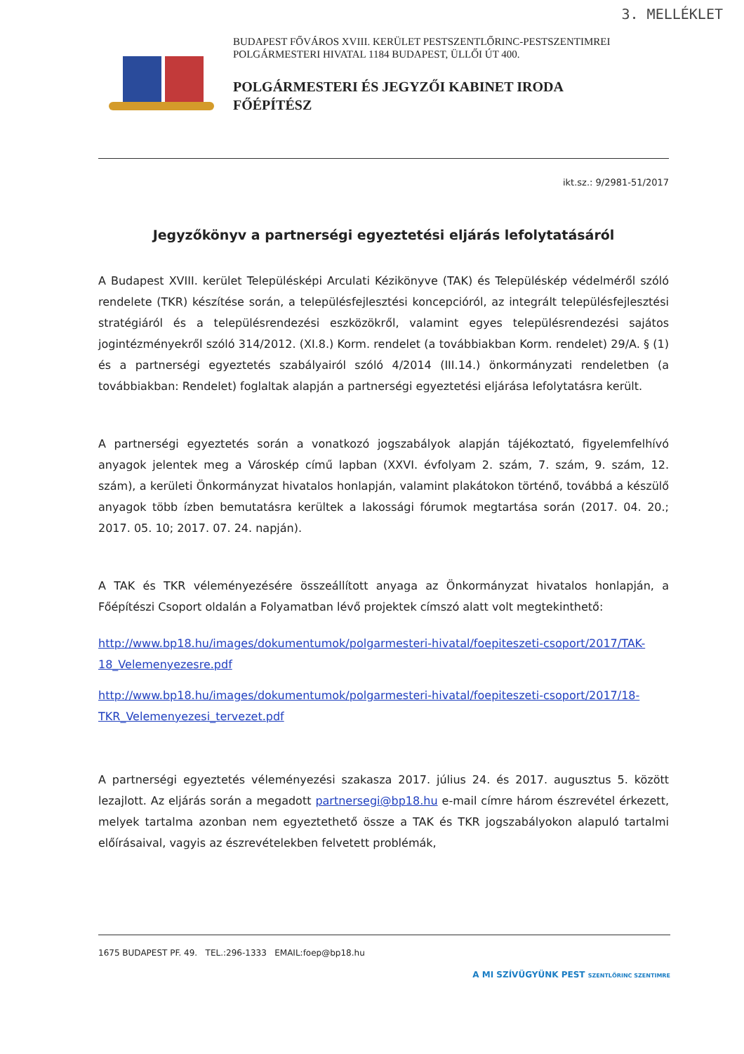3. MELLÉKLET
BUDAPEST FŐVÁROS XVIII. KERÜLET PESTSZENTLŐRINC-PESTSZENTIMREI
POLGÁRMESTERI HIVATAL 1184 BUDAPEST, ÜLLŐI ÚT 400.
POLGÁRMESTERI ÉS JEGYZŐI KABINET IRODA
FŐÉPÍTÉSZ
ikt.sz.: 9/2981-51/2017
Jegyzőkönyv a partnerségi egyeztetési eljárás lefolytatásáról
A Budapest XVIII. kerület Településképi Arculati Kézikönyve (TAK) és Településkép védelméről szóló rendelete (TKR) készítése során, a településfejlesztési koncepcióról, az integrált településfejlesztési stratégiáról és a településrendezési eszközökről, valamint egyes településrendezési sajátos jogintézményekről szóló 314/2012. (XI.8.) Korm. rendelet (a továbbiakban Korm. rendelet) 29/A. § (1) és a partnerségi egyeztetés szabályairól szóló 4/2014 (III.14.) önkormányzati rendeletben (a továbbiakban: Rendelet) foglaltak alapján a partnerségi egyeztetési eljárása lefolytatásra került.
A partnerségi egyeztetés során a vonatkozó jogszabályok alapján tájékoztató, figyelemfelhívó anyagok jelentek meg a Városkép című lapban (XXVI. évfolyam 2. szám, 7. szám, 9. szám, 12. szám), a kerületi Önkormányzat hivatalos honlapján, valamint plakátokon történő, továbbá a készülő anyagok több ízben bemutatásra kerültek a lakossági fórumok megtartása során (2017. 04. 20.; 2017. 05. 10; 2017. 07. 24. napján).
A TAK és TKR véleményezésére összeállított anyaga az Önkormányzat hivatalos honlapján, a Főépítészi Csoport oldalán a Folyamatban lévő projektek címszó alatt volt megtekinthető:
http://www.bp18.hu/images/dokumentumok/polgarmesteri-hivatal/foepiteszeti-csoport/2017/TAK-18_Velemenyezesre.pdf
http://www.bp18.hu/images/dokumentumok/polgarmesteri-hivatal/foepiteszeti-csoport/2017/18-TKR_Velemenyezesi_tervezet.pdf
A partnerségi egyeztetés véleményezési szakasza 2017. július 24. és 2017. augusztus 5. között lezajlott. Az eljárás során a megadott partnersegi@bp18.hu e-mail címre három észrevétel érkezett, melyek tartalma azonban nem egyeztethető össze a TAK és TKR jogszabályokon alapuló tartalmi előírásaival, vagyis az észrevételekben felvetett problémák,
1675 BUDAPEST PF. 49. TEL.:296-1333 EMAIL:foep@bp18.hu
A MI SZÍVÜGYÜNK PEST SZENTLŐRINC SZENTIMRE